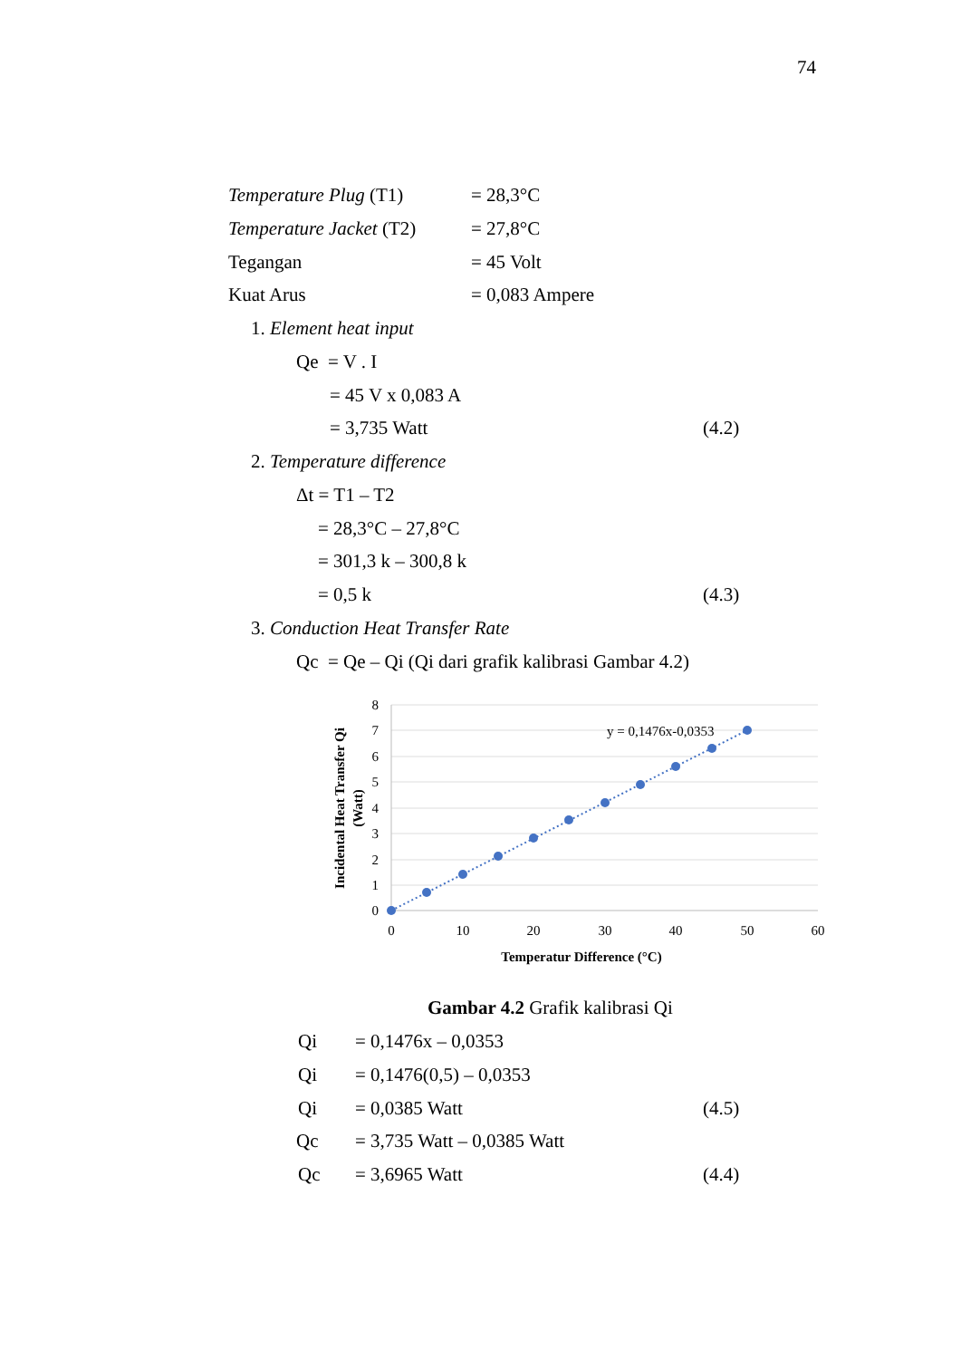74
Temperature Plug (T1) = 28,3°C
Temperature Jacket (T2) = 27,8°C
Tegangan = 45 Volt
Kuat Arus = 0,083 Ampere
1. Element heat input
Qe = V . I
= 45 V x 0,083 A
= 3,735 Watt (4.2)
2. Temperature difference
Δt = T1 – T2
= 28,3°C – 27,8°C
= 301,3 k – 300,8 k
= 0,5 k (4.3)
3. Conduction Heat Transfer Rate
Qc = Qe – Qi (Qi dari grafik kalibrasi Gambar 4.2)
8
7
6
5
4
3
2
1
0
0
10
20
30
40
50
60
Temperatur Difference (°C)
y = 0,1476x-0,0353
Incidental Heat Transfer Qi
(Watt)
Gambar 4.2 Grafik kalibrasi Qi
Qi = 0,1476x – 0,0353
Qi = 0,1476(0,5) – 0,0353
Qi = 0,0385 Watt (4.5)
Qc = 3,735 Watt – 0,0385 Watt
Qc = 3,6965 Watt (4.4)